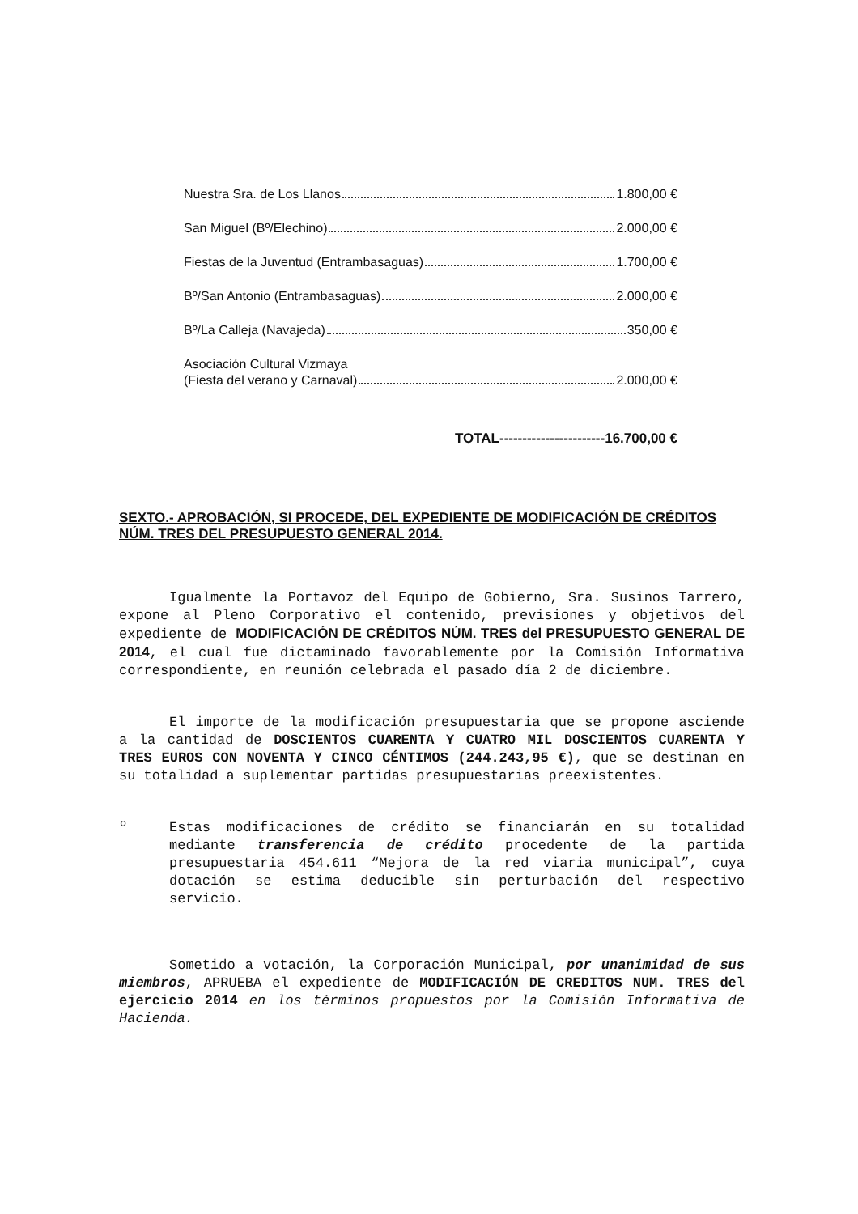Nuestra Sra. de Los Llanos 1.800,00 €
San Miguel (Bº/Elechino) 2.000,00 €
Fiestas de la Juventud (Entrambasaguas) 1.700,00 €
Bº/San Antonio (Entrambasaguas) 2.000,00 €
Bº/La Calleja (Navajeda) 350,00 €
Asociación Cultural Vizmaya
(Fiesta del verano y Carnaval) 2.000,00 €
TOTAL-----------------------16.700,00 €
SEXTO.- APROBACIÓN, SI PROCEDE, DEL EXPEDIENTE DE MODIFICACIÓN DE CRÉDITOS NÚM. TRES DEL PRESUPUESTO GENERAL 2014.
Igualmente la Portavoz del Equipo de Gobierno, Sra. Susinos Tarrero, expone al Pleno Corporativo el contenido, previsiones y objetivos del expediente de MODIFICACIÓN DE CRÉDITOS NÚM. TRES del PRESUPUESTO GENERAL DE 2014, el cual fue dictaminado favorablemente por la Comisión Informativa correspondiente, en reunión celebrada el pasado día 2 de diciembre.
El importe de la modificación presupuestaria que se propone asciende a la cantidad de DOSCIENTOS CUARENTA Y CUATRO MIL DOSCIENTOS CUARENTA Y TRES EUROS CON NOVENTA Y CINCO CÉNTIMOS (244.243,95 €), que se destinan en su totalidad a suplementar partidas presupuestarias preexistentes.
º
Estas modificaciones de crédito se financiarán en su totalidad mediante transferencia de crédito procedente de la partida presupuestaria 454.611 “Mejora de la red viaria municipal”, cuya dotación se estima deducible sin perturbación del respectivo servicio.
Sometido a votación, la Corporación Municipal, por unanimidad de sus miembros, APRUEBA el expediente de MODIFICACIÓN DE CREDITOS NUM. TRES del ejercicio 2014 en los términos propuestos por la Comisión Informativa de Hacienda.